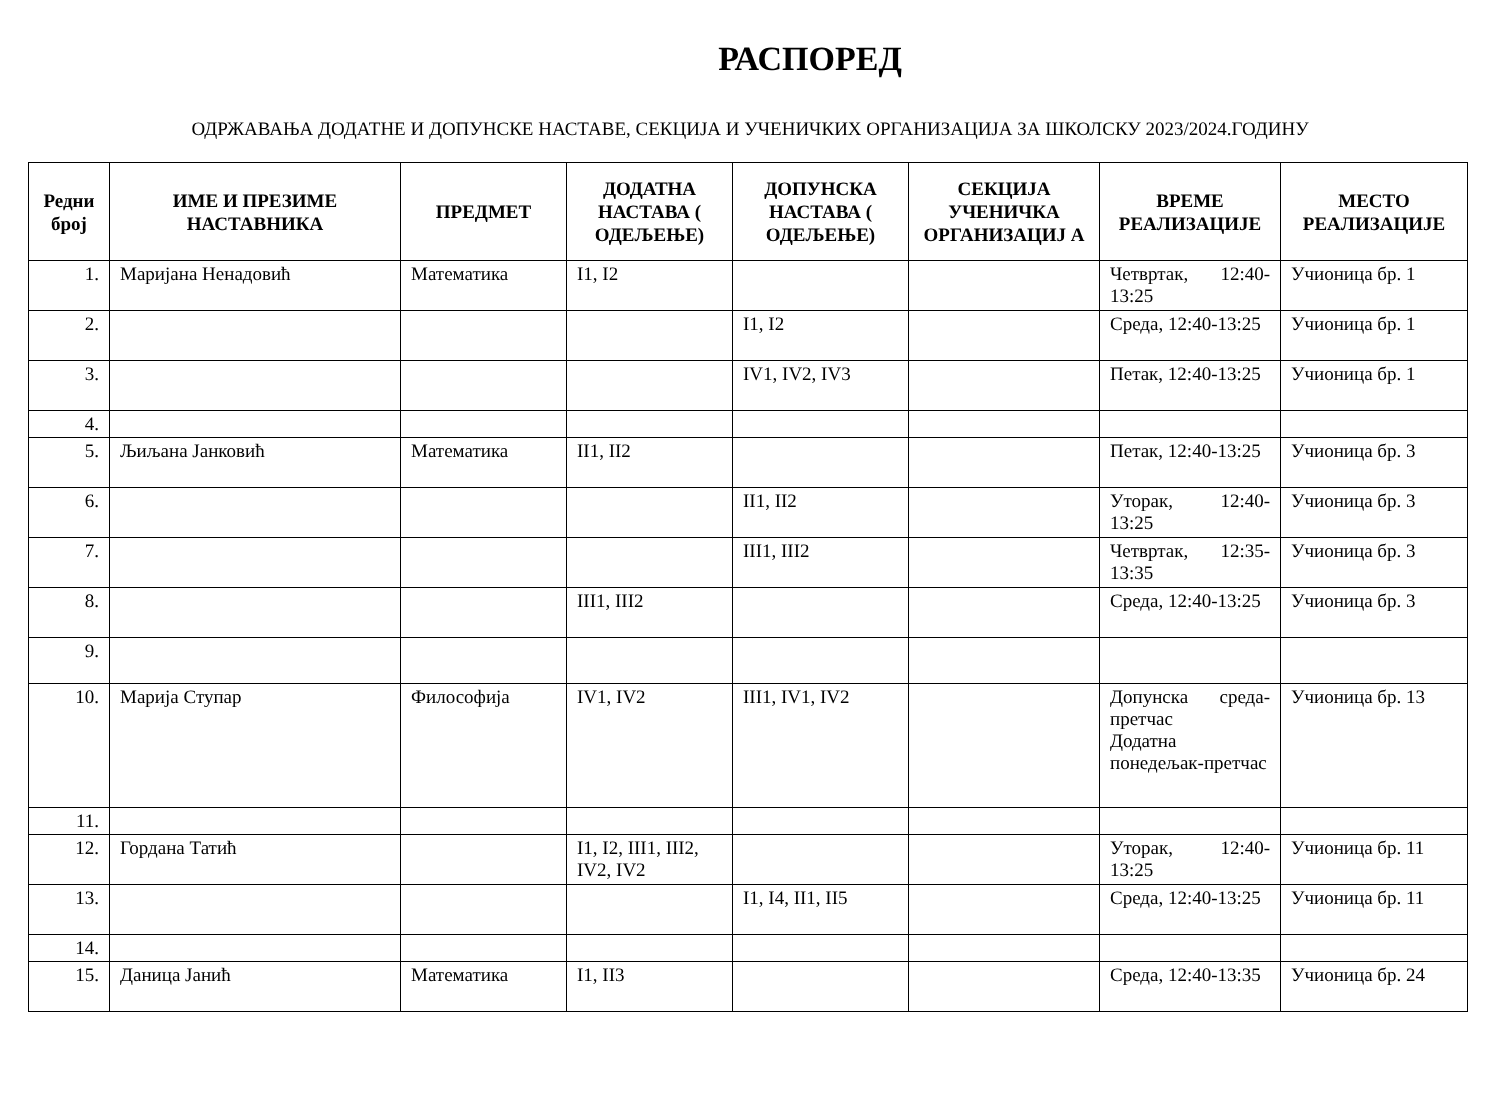РАСПОРЕД
ОДРЖАВАЊА ДОДАТНЕ И ДОПУНСКЕ НАСТАВЕ, СЕКЦИЈА И УЧЕНИЧКИХ ОРГАНИЗАЦИЈА ЗА ШКОЛСКУ 2023/2024.ГОДИНУ
| Редни број | ИМЕ И ПРЕЗИМЕ НАСТАВНИКА | ПРЕДМЕТ | ДОДАТНА НАСТАВА ( ОДЕЉЕЊЕ) | ДОПУНСКА НАСТАВА ( ОДЕЉЕЊЕ) | СЕКЦИЈА УЧЕНИЧКА ОРГАНИЗАЦИЈ А | ВРЕМЕ РЕАЛИЗАЦИЈЕ | МЕСТО РЕАЛИЗАЦИЈЕ |
| --- | --- | --- | --- | --- | --- | --- | --- |
| 1. | Маријана Ненадовић | Математика | I1, I2 | | | Четвртак, 12:40-13:25 | Учионица бр. 1 |
| 2. | | | | I1, I2 | | Среда, 12:40-13:25 | Учионица бр. 1 |
| 3. | | | | IV1, IV2, IV3 | | Петак, 12:40-13:25 | Учионица бр. 1 |
| 4. | | | | | | | |
| 5. | Љиљана Јанковић | Математика | II1, II2 | | | Петак, 12:40-13:25 | Учионица бр. 3 |
| 6. | | | | II1, II2 | | Уторак, 12:40-13:25 | Учионица бр. 3 |
| 7. | | | | III1, III2 | | Четвртак, 12:35-13:35 | Учионица бр. 3 |
| 8. | | | III1, III2 | | | Среда, 12:40-13:25 | Учионица бр. 3 |
| 9. | | | | | | | |
| 10. | Марија Ступар | Философија | IV1, IV2 | III1, IV1, IV2 | | Допунска среда-претчас Додатна понедељак-претчас | Учионица бр. 13 |
| 11. | | | | | | | |
| 12. | Гордана Татић | | I1, I2, III1, III2, IV2, IV2 | | | Уторак, 12:40-13:25 | Учионица бр. 11 |
| 13. | | | | I1, I4, II1, II5 | | Среда, 12:40-13:25 | Учионица бр. 11 |
| 14. | | | | | | | |
| 15. | Даница Јанић | Математика | I1, II3 | | | Среда, 12:40-13:35 | Учионица бр. 24 |